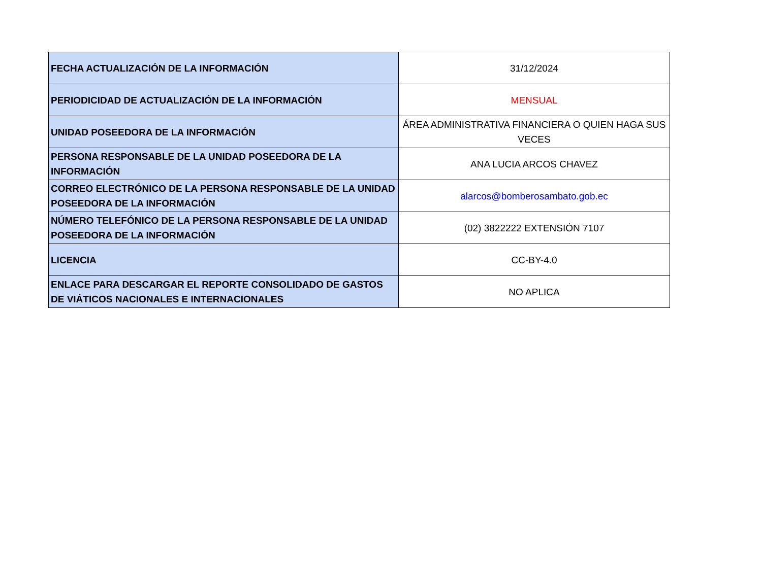| FECHA ACTUALIZACIÓN DE LA INFORMACIÓN | 31/12/2024 |
| PERIODICIDAD DE ACTUALIZACIÓN DE LA INFORMACIÓN | MENSUAL |
| UNIDAD POSEEDORA DE LA INFORMACIÓN | ÁREA ADMINISTRATIVA FINANCIERA O QUIEN HAGA SUS VECES |
| PERSONA RESPONSABLE DE LA UNIDAD POSEEDORA DE LA INFORMACIÓN | ANA LUCIA ARCOS CHAVEZ |
| CORREO ELECTRÓNICO DE LA PERSONA RESPONSABLE DE LA UNIDAD POSEEDORA DE LA INFORMACIÓN | alarcos@bomberosambato.gob.ec |
| NÚMERO TELEFÓNICO DE LA PERSONA RESPONSABLE DE LA UNIDAD POSEEDORA DE LA INFORMACIÓN | (02) 3822222 EXTENSIÓN 7107 |
| LICENCIA | CC-BY-4.0 |
| ENLACE PARA DESCARGAR EL REPORTE CONSOLIDADO DE GASTOS DE VIÁTICOS NACIONALES E INTERNACIONALES | NO APLICA |